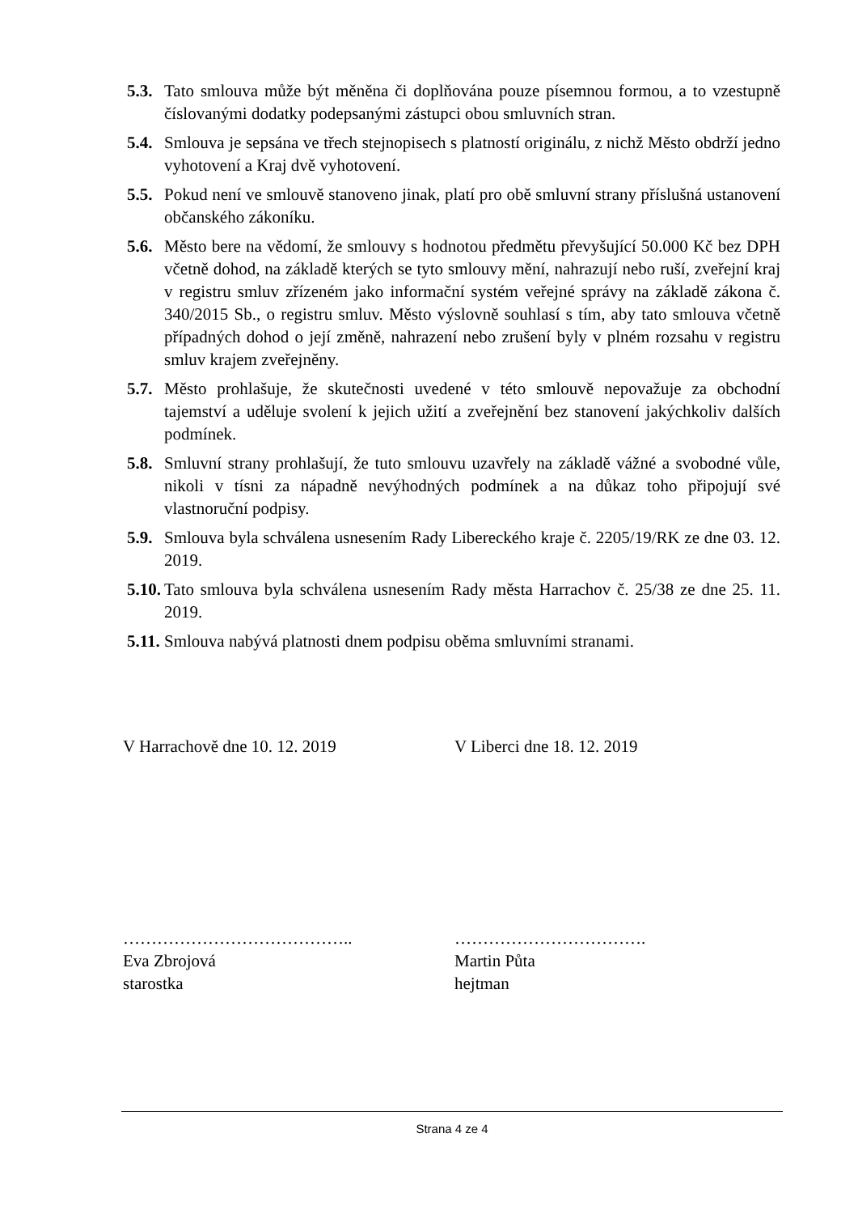5.3. Tato smlouva může být měněna či doplňována pouze písemnou formou, a to vzestupně číslovanými dodatky podepsanými zástupci obou smluvních stran.
5.4. Smlouva je sepsána ve třech stejnopisech s platností originálu, z nichž Město obdrží jedno vyhotovení a Kraj dvě vyhotovení.
5.5. Pokud není ve smlouvě stanoveno jinak, platí pro obě smluvní strany příslušná ustanovení občanského zákoníku.
5.6. Město bere na vědomí, že smlouvy s hodnotou předmětu převyšující 50.000 Kč bez DPH včetně dohod, na základě kterých se tyto smlouvy mění, nahrazují nebo ruší, zveřejní kraj v registru smluv zřízeném jako informační systém veřejné správy na základě zákona č. 340/2015 Sb., o registru smluv. Město výslovně souhlasí s tím, aby tato smlouva včetně případných dohod o její změně, nahrazení nebo zrušení byly v plném rozsahu v registru smluv krajem zveřejněny.
5.7. Město prohlašuje, že skutečnosti uvedené v této smlouvě nepovažuje za obchodní tajemství a uděluje svolení k jejich užití a zveřejnění bez stanovení jakýchkoliv dalších podmínek.
5.8. Smluvní strany prohlašují, že tuto smlouvu uzavřely na základě vážné a svobodné vůle, nikoli v tísni za nápadně nevýhodných podmínek a na důkaz toho připojují své vlastnoruční podpisy.
5.9. Smlouva byla schválena usnesením Rady Libereckého kraje č. 2205/19/RK ze dne 03. 12. 2019.
5.10. Tato smlouva byla schválena usnesením Rady města Harrachov č. 25/38 ze dne 25. 11. 2019.
5.11. Smlouva nabývá platnosti dnem podpisu oběma smluvními stranami.
V Harrachově dne 10. 12. 2019 V Liberci dne 18. 12. 2019
…………………………………..
Eva Zbrojová
starostka
…………………………….
Martin Půta
hejtman
Strana 4 ze 4